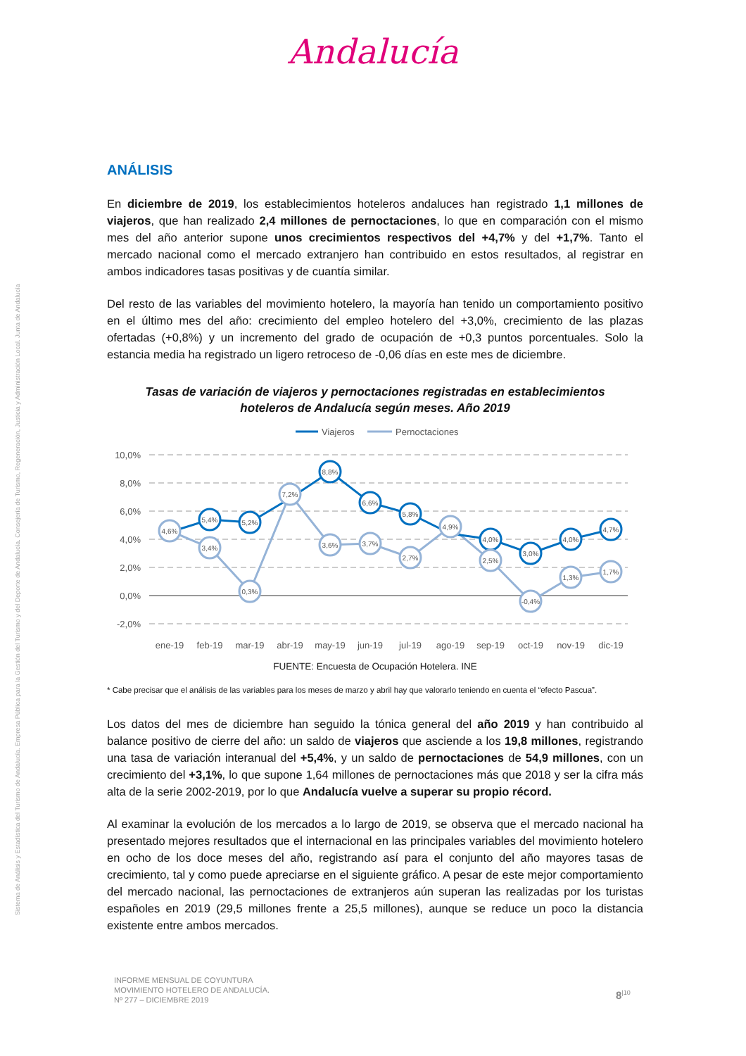Andalucía
Sistema de Análisis y Estadística del Turismo de Andalucía. Empresa Pública para la Gestión del Turismo y del Deporte de Andalucía. Consejería de Turismo, Regeneración, Justicia y Administración Local. Junta de Andalucía
ANÁLISIS
En diciembre de 2019, los establecimientos hoteleros andaluces han registrado 1,1 millones de viajeros, que han realizado 2,4 millones de pernoctaciones, lo que en comparación con el mismo mes del año anterior supone unos crecimientos respectivos del +4,7% y del +1,7%. Tanto el mercado nacional como el mercado extranjero han contribuido en estos resultados, al registrar en ambos indicadores tasas positivas y de cuantía similar.
Del resto de las variables del movimiento hotelero, la mayoría han tenido un comportamiento positivo en el último mes del año: crecimiento del empleo hotelero del +3,0%, crecimiento de las plazas ofertadas (+0,8%) y un incremento del grado de ocupación de +0,3 puntos porcentuales. Solo la estancia media ha registrado un ligero retroceso de -0,06 días en este mes de diciembre.
Tasas de variación de viajeros y pernoctaciones registradas en establecimientos
hoteleros de Andalucía según meses. Año 2019
Viajeros
Pernoctaciones
10,0%
8,0%
6,0%
4,0%
2,0%
0,0%
-2,0%
ene-19
feb-19
mar-19
abr-19
may-19
jun-19
jul-19
ago-19
sep-19
oct-19
nov-19
dic-19
4,6%
5,4%
5,2%
8,8%
6,6%
5,8%
4,0%
3,0%
4,0%
4,7%
3,4%
0,3%
7,2%
3,6%
3,7%
2,7%
4,9%
2,5%
-0,4%
1,3%
1,7%
FUENTE: Encuesta de Ocupación Hotelera. INE
* Cabe precisar que el análisis de las variables para los meses de marzo y abril hay que valorarlo teniendo en cuenta el “efecto Pascua”.
Los datos del mes de diciembre han seguido la tónica general del año 2019 y han contribuido al balance positivo de cierre del año: un saldo de viajeros que asciende a los 19,8 millones, registrando una tasa de variación interanual del +5,4%, y un saldo de pernoctaciones de 54,9 millones, con un crecimiento del +3,1%, lo que supone 1,64 millones de pernoctaciones más que 2018 y ser la cifra más alta de la serie 2002-2019, por lo que Andalucía vuelve a superar su propio récord.
Al examinar la evolución de los mercados a lo largo de 2019, se observa que el mercado nacional ha presentado mejores resultados que el internacional en las principales variables del movimiento hotelero en ocho de los doce meses del año, registrando así para el conjunto del año mayores tasas de crecimiento, tal y como puede apreciarse en el siguiente gráfico. A pesar de este mejor comportamiento del mercado nacional, las pernoctaciones de extranjeros aún superan las realizadas por los turistas españoles en 2019 (29,5 millones frente a 25,5 millones), aunque se reduce un poco la distancia existente entre ambos mercados.
INFORME MENSUAL DE COYUNTURA
MOVIMIENTO HOTELERO DE ANDALUCÍA.
Nº 277 – DICIEMBRE 2019
8<sup>|10</sup>